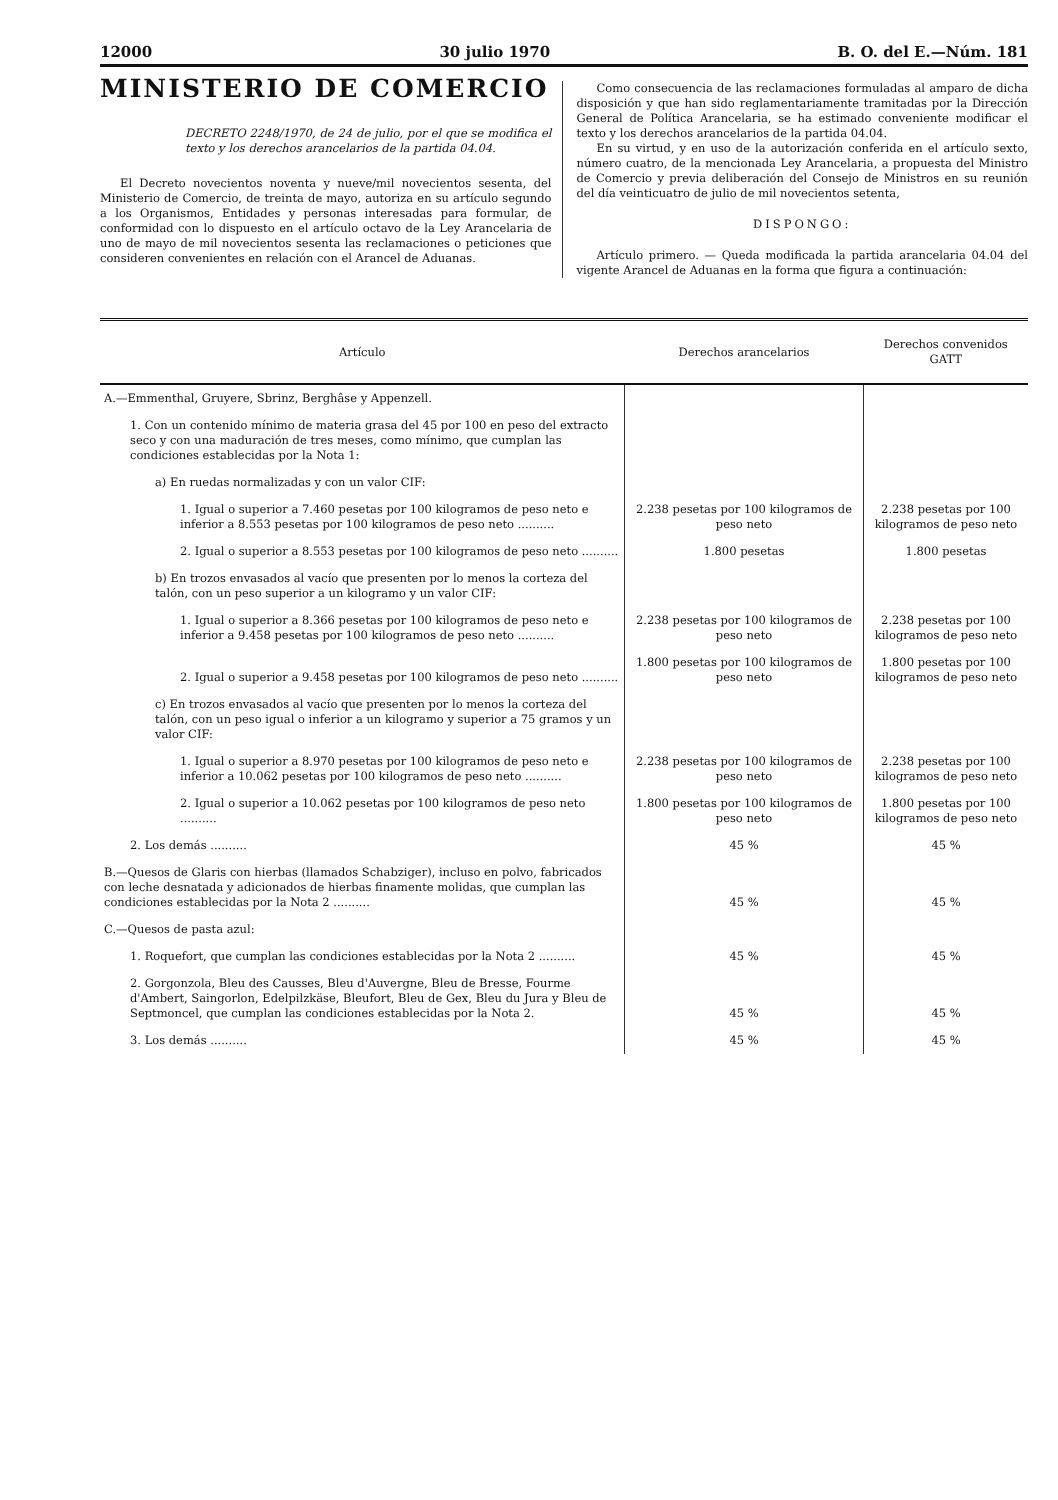12000 30 julio 1970 B. O. del E.—Núm. 181
MINISTERIO DE COMERCIO
DECRETO 2248/1970, de 24 de julio, por el que se modifica el texto y los derechos arancelarios de la partida 04.04.
El Decreto novecientos noventa y nueve/mil novecientos sesenta, del Ministerio de Comercio, de treinta de mayo, autoriza en su artículo segundo a los Organismos, Entidades y personas interesadas para formular, de conformidad con lo dispuesto en el artículo octavo de la Ley Arancelaria de uno de mayo de mil novecientos sesenta las reclamaciones o peticiones que consideren convenientes en relación con el Arancel de Aduanas.
Como consecuencia de las reclamaciones formuladas al amparo de dicha disposición y que han sido reglamentariamente tramitadas por la Dirección General de Política Arancelaria, se ha estimado conveniente modificar el texto y los derechos arancelarios de la partida 04.04.
En su virtud, y en uso de la autorización conferida en el artículo sexto, número cuatro, de la mencionada Ley Arancelaria, a propuesta del Ministro de Comercio y previa deliberación del Consejo de Ministros en su reunión del día veinticuatro de julio de mil novecientos setenta,
DISPONGO:
Artículo primero. — Queda modificada la partida arancelaria 04.04 del vigente Arancel de Aduanas en la forma que figura a continuación:
| Artículo | Derechos arancelarios | Derechos convenidos GATT |
| --- | --- | --- |
| A.—Emmenthal, Gruyere, Sbrinz, Berghâse y Appenzell. | | |
| 1. Con un contenido mínimo de materia grasa del 45 por 100 en peso del extracto seco y con una maduración de tres meses, como mínimo, que cumplan las condiciones establecidas por la Nota 1: | | |
| a) En ruedas normalizadas y con un valor CIF: | | |
| 1. Igual o superior a 7.460 pesetas por 100 kilogramos de peso neto e inferior a 8.553 pesetas por 100 kilogramos de peso neto .......... | 2.238 pesetas por 100 kilogramos de peso neto | 2.238 pesetas por 100 kilogramos de peso neto |
| 2. Igual o superior a 8.553 pesetas por 100 kilogramos de peso neto .......... | 1.800 pesetas | 1.800 pesetas |
| b) En trozos envasados al vacío que presenten por lo menos la corteza del talón, con un peso superior a un kilogramo y un valor CIF: | | |
| 1. Igual o superior a 8.366 pesetas por 100 kilogramos de peso neto e inferior a 9.458 pesetas por 100 kilogramos de peso neto .......... | 2.238 pesetas por 100 kilogramos de peso neto | 2.238 pesetas por 100 kilogramos de peso neto |
| 2. Igual o superior a 9.458 pesetas por 100 kilogramos de peso neto .......... | 1.800 pesetas por 100 kilogramos de peso neto | 1.800 pesetas por 100 kilogramos de peso neto |
| c) En trozos envasados al vacío que presenten por lo menos la corteza del talón, con un peso igual o inferior a un kilogramo y superior a 75 gramos y un valor CIF: | | |
| 1. Igual o superior a 8.970 pesetas por 100 kilogramos de peso neto e inferior a 10.062 pesetas por 100 kilogramos de peso neto .......... | 2.238 pesetas por 100 kilogramos de peso neto | 2.238 pesetas por 100 kilogramos de peso neto |
| 2. Igual o superior a 10.062 pesetas por 100 kilogramos de peso neto .......... | 1.800 pesetas por 100 kilogramos de peso neto | 1.800 pesetas por 100 kilogramos de peso neto |
| 2. Los demás .......... | 45 % | 45 % |
| B.—Quesos de Glaris con hierbas (llamados Schabziger), incluso en polvo, fabricados con leche desnatada y adicionados de hierbas finamente molidas, que cumplan las condiciones establecidas por la Nota 2 .......... | 45 % | 45 % |
| C.—Quesos de pasta azul: | | |
| 1. Roquefort, que cumplan las condiciones establecidas por la Nota 2 .......... | 45 % | 45 % |
| 2. Gorgonzola, Bleu des Causses, Bleu d'Auvergne, Bleu de Bresse, Fourme d'Ambert, Saingorlon, Edelpilzkäse, Bleufort, Bleu de Gex, Bleu du Jura y Bleu de Septmoncel, que cumplan las condiciones establecidas por la Nota 2. | 45 % | 45 % |
| 3. Los demás .......... | 45 % | 45 % |